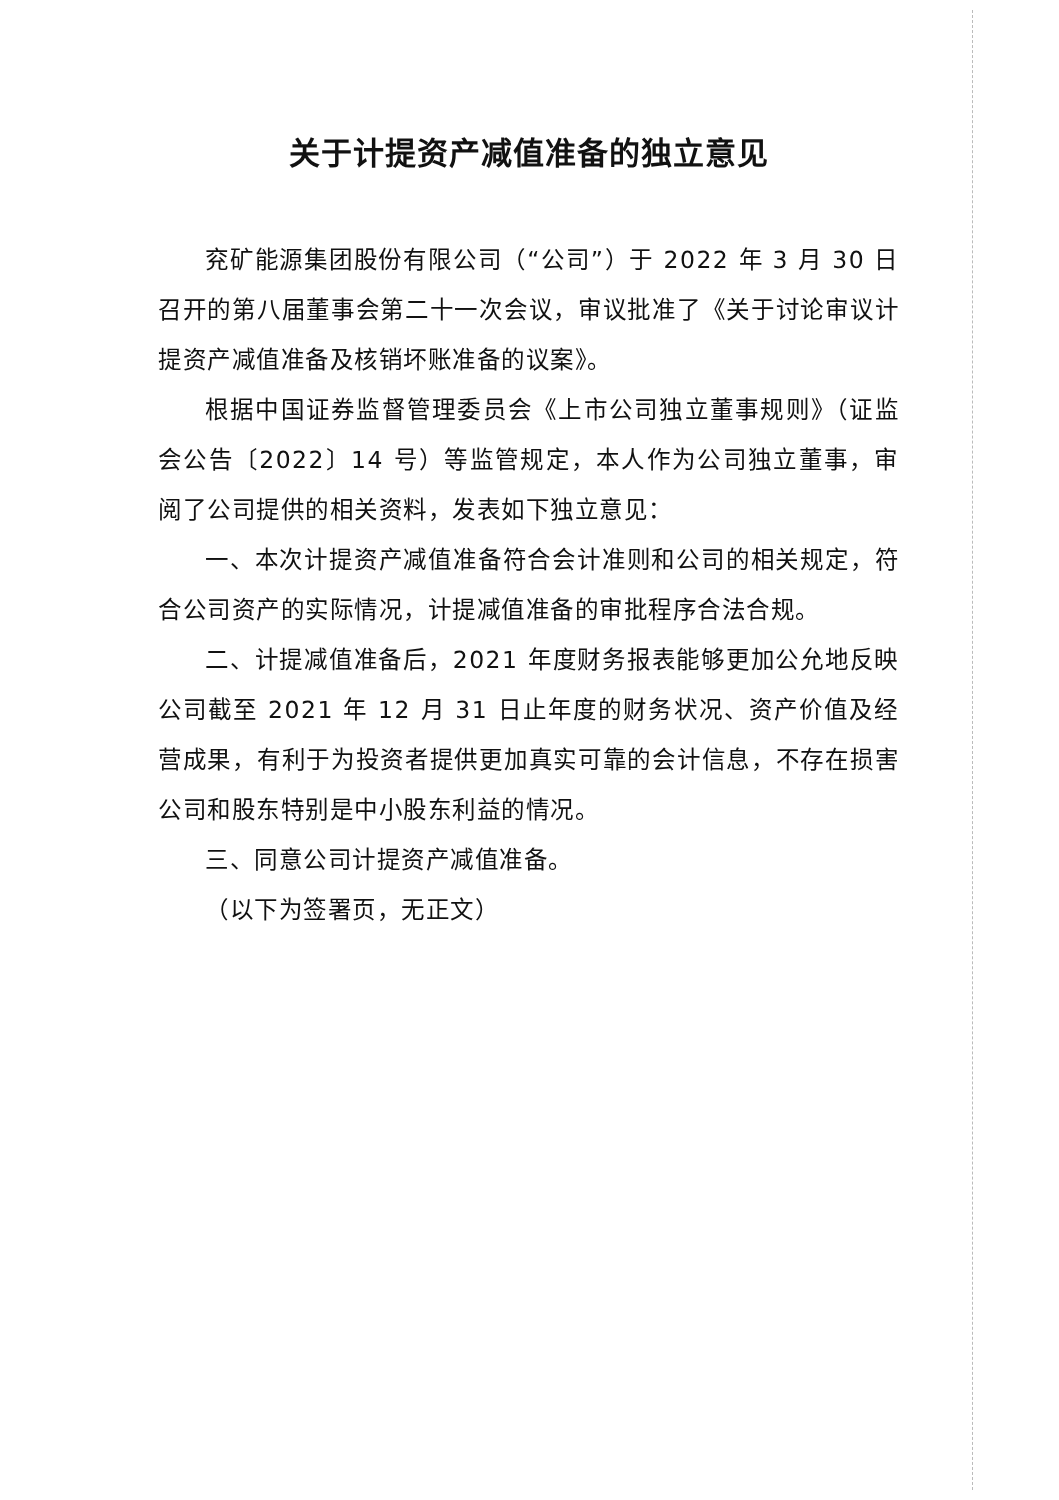关于计提资产减值准备的独立意见
兖矿能源集团股份有限公司（“公司”）于 2022 年 3 月 30 日召开的第八届董事会第二十一次会议，审议批准了《关于讨论审议计提资产减值准备及核销坏账准备的议案》。
根据中国证券监督管理委员会《上市公司独立董事规则》（证监会公告〔2022〕14 号）等监管规定，本人作为公司独立董事，审阅了公司提供的相关资料，发表如下独立意见：
一、本次计提资产减值准备符合会计准则和公司的相关规定，符合公司资产的实际情况，计提减值准备的审批程序合法合规。
二、计提减值准备后，2021 年度财务报表能够更加公允地反映公司截至 2021 年 12 月 31 日止年度的财务状况、资产价值及经营成果，有利于为投资者提供更加真实可靠的会计信息，不存在损害公司和股东特别是中小股东利益的情况。
三、同意公司计提资产减值准备。
（以下为签署页，无正文）